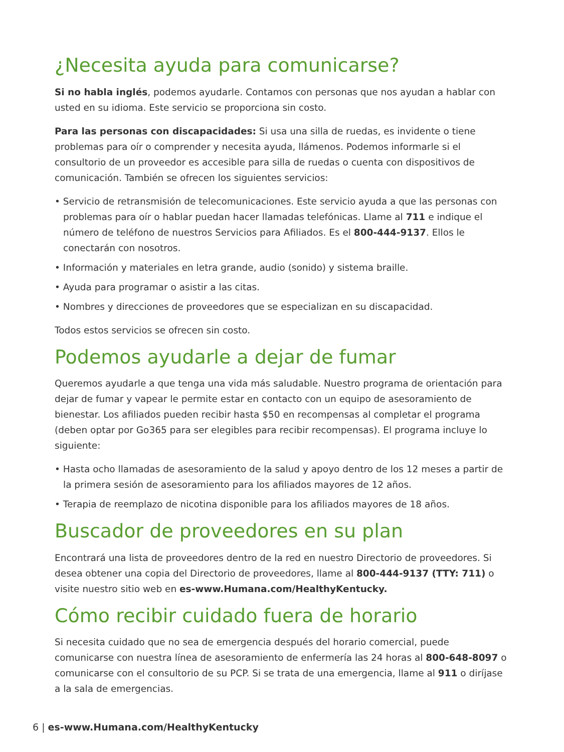¿Necesita ayuda para comunicarse?
Si no habla inglés, podemos ayudarle. Contamos con personas que nos ayudan a hablar con usted en su idioma. Este servicio se proporciona sin costo.
Para las personas con discapacidades: Si usa una silla de ruedas, es invidente o tiene problemas para oír o comprender y necesita ayuda, llámenos. Podemos informarle si el consultorio de un proveedor es accesible para silla de ruedas o cuenta con dispositivos de comunicación. También se ofrecen los siguientes servicios:
• Servicio de retransmisión de telecomunicaciones. Este servicio ayuda a que las personas con problemas para oír o hablar puedan hacer llamadas telefónicas. Llame al 711 e indique el número de teléfono de nuestros Servicios para Afiliados. Es el 800-444-9137. Ellos le conectarán con nosotros.
• Información y materiales en letra grande, audio (sonido) y sistema braille.
• Ayuda para programar o asistir a las citas.
• Nombres y direcciones de proveedores que se especializan en su discapacidad.
Todos estos servicios se ofrecen sin costo.
Podemos ayudarle a dejar de fumar
Queremos ayudarle a que tenga una vida más saludable. Nuestro programa de orientación para dejar de fumar y vapear le permite estar en contacto con un equipo de asesoramiento de bienestar. Los afiliados pueden recibir hasta $50 en recompensas al completar el programa (deben optar por Go365 para ser elegibles para recibir recompensas). El programa incluye lo siguiente:
• Hasta ocho llamadas de asesoramiento de la salud y apoyo dentro de los 12 meses a partir de la primera sesión de asesoramiento para los afiliados mayores de 12 años.
• Terapia de reemplazo de nicotina disponible para los afiliados mayores de 18 años.
Buscador de proveedores en su plan
Encontrará una lista de proveedores dentro de la red en nuestro Directorio de proveedores. Si desea obtener una copia del Directorio de proveedores, llame al 800-444-9137 (TTY: 711) o visite nuestro sitio web en es-www.Humana.com/HealthyKentucky.
Cómo recibir cuidado fuera de horario
Si necesita cuidado que no sea de emergencia después del horario comercial, puede comunicarse con nuestra línea de asesoramiento de enfermería las 24 horas al 800-648-8097 o comunicarse con el consultorio de su PCP. Si se trata de una emergencia, llame al 911 o diríjase a la sala de emergencias.
6 | es-www.Humana.com/HealthyKentucky